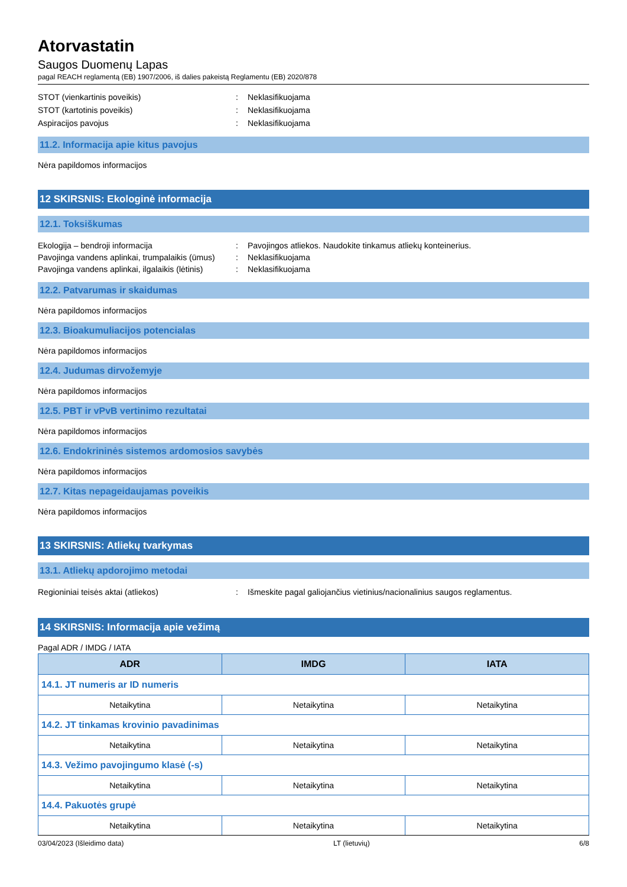Atorvastatin
Saugos Duomenų Lapas
pagal REACH reglamentą (EB) 1907/2006, iš dalies pakeistą Reglamentu (EB) 2020/878
STOT (vienkartinis poveikis) : Neklasifikuojama
STOT (kartotinis poveikis) : Neklasifikuojama
Aspiracijos pavojus : Neklasifikuojama
11.2. Informacija apie kitus pavojus
Nėra papildomos informacijos
12 SKIRSNIS: Ekologinė informacija
12.1. Toksiškumas
Ekologija – bendroji informacija : Pavojingos atliekos. Naudokite tinkamus atliekų konteinerius.
Pavojinga vandens aplinkai, trumpalaikis (ūmus)
: Neklasifikuojama
Pavojinga vandens aplinkai, ilgalaikis (lėtinis)
: Neklasifikuojama
12.2. Patvarumas ir skaidumas
Nėra papildomos informacijos
12.3. Bioakumuliacijos potencialas
Nėra papildomos informacijos
12.4. Judumas dirvožemyje
Nėra papildomos informacijos
12.5. PBT ir vPvB vertinimo rezultatai
Nėra papildomos informacijos
12.6. Endokrininės sistemos ardomosios savybės
Nėra papildomos informacijos
12.7. Kitas nepageidaujamas poveikis
Nėra papildomos informacijos
13 SKIRSNIS: Atliekų tvarkymas
13.1. Atliekų apdorojimo metodai
Regioniniai teisės aktai (atliekos) : Išmeskite pagal galiojančius vietinius/nacionalinius saugos reglamentus.
14 SKIRSNIS: Informacija apie vežimą
Pagal ADR / IMDG / IATA
| ADR | IMDG | IATA |
| --- | --- | --- |
| 14.1. JT numeris ar ID numeris | | |
| Netaikytina | Netaikytina | Netaikytina |
| 14.2. JT tinkamas krovinio pavadinimas | | |
| Netaikytina | Netaikytina | Netaikytina |
| 14.3. Vežimo pavojingumo klasė (-s) | | |
| Netaikytina | Netaikytina | Netaikytina |
| 14.4. Pakuotės grupė | | |
| Netaikytina | Netaikytina | Netaikytina |
03/04/2023 (Išleidimo data) LT (lietuvių) 6/8